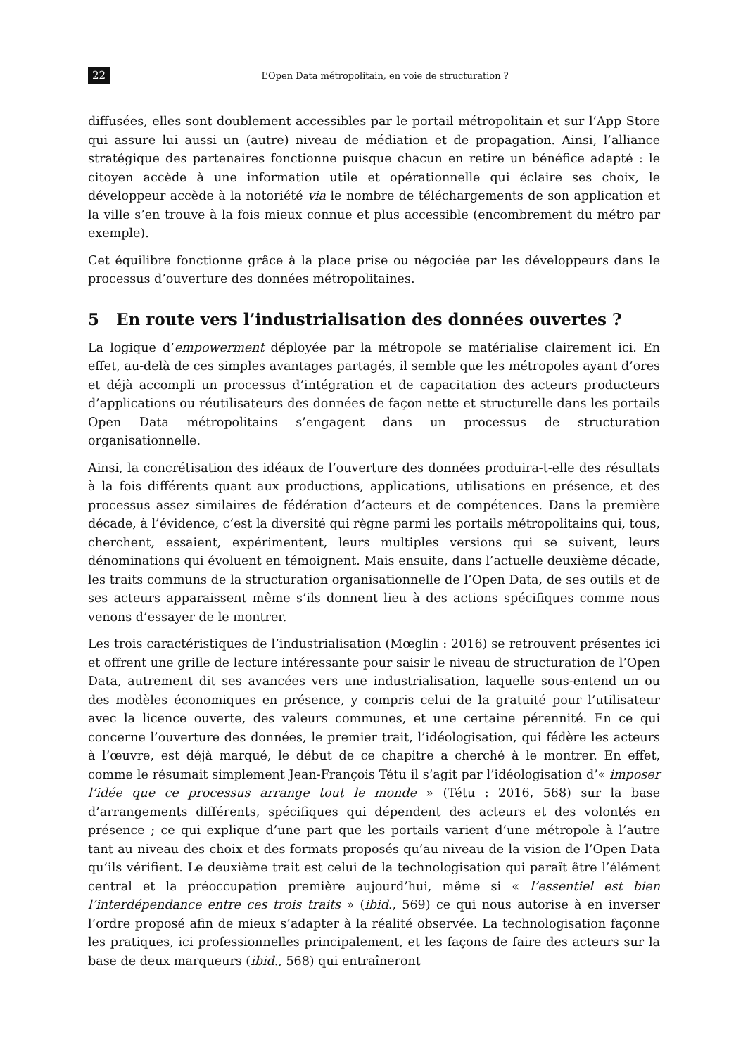22 L’Open Data métropolitain, en voie de structuration ?
diffusées, elles sont doublement accessibles par le portail métropolitain et sur l’App Store qui assure lui aussi un (autre) niveau de médiation et de propagation. Ainsi, l’alliance stratégique des partenaires fonctionne puisque chacun en retire un bénéfice adapté : le citoyen accède à une information utile et opérationnelle qui éclaire ses choix, le développeur accède à la notoriété via le nombre de téléchargements de son application et la ville s’en trouve à la fois mieux connue et plus accessible (encombrement du métro par exemple).
Cet équilibre fonctionne grâce à la place prise ou négociée par les développeurs dans le processus d’ouverture des données métropolitaines.
5 En route vers l’industrialisation des données ouvertes ?
La logique d’empowerment déployée par la métropole se matérialise clairement ici. En effet, au-delà de ces simples avantages partagés, il semble que les métropoles ayant d’ores et déjà accompli un processus d’intégration et de capacitation des acteurs producteurs d’applications ou réutilisateurs des données de façon nette et structurelle dans les portails Open Data métropolitains s’engagent dans un processus de structuration organisationnelle.
Ainsi, la concrétisation des idéaux de l’ouverture des données produira-t-elle des résultats à la fois différents quant aux productions, applications, utilisations en présence, et des processus assez similaires de fédération d’acteurs et de compétences. Dans la première décade, à l’évidence, c’est la diversité qui règne parmi les portails métropolitains qui, tous, cherchent, essaient, expérimentent, leurs multiples versions qui se suivent, leurs dénominations qui évoluent en témoignent. Mais ensuite, dans l’actuelle deuxième décade, les traits communs de la structuration organisationnelle de l’Open Data, de ses outils et de ses acteurs apparaissent même s’ils donnent lieu à des actions spécifiques comme nous venons d’essayer de le montrer.
Les trois caractéristiques de l’industrialisation (Mœglin : 2016) se retrouvent présentes ici et offrent une grille de lecture intéressante pour saisir le niveau de structuration de l’Open Data, autrement dit ses avancées vers une industrialisation, laquelle sous-entend un ou des modèles économiques en présence, y compris celui de la gratuité pour l’utilisateur avec la licence ouverte, des valeurs communes, et une certaine pérennité. En ce qui concerne l’ouverture des données, le premier trait, l’idéologisation, qui fédère les acteurs à l’œuvre, est déjà marqué, le début de ce chapitre a cherché à le montrer. En effet, comme le résumait simplement Jean-François Tétu il s’agit par l’idéologisation d’« imposer l’idée que ce processus arrange tout le monde » (Tétu : 2016, 568) sur la base d’arrangements différents, spécifiques qui dépendent des acteurs et des volontés en présence ; ce qui explique d’une part que les portails varient d’une métropole à l’autre tant au niveau des choix et des formats proposés qu’au niveau de la vision de l’Open Data qu’ils vérifient. Le deuxième trait est celui de la technologisation qui paraît être l’élément central et la préoccupation première aujourd’hui, même si « l’essentiel est bien l’interdépendance entre ces trois traits » (ibid., 569) ce qui nous autorise à en inverser l’ordre proposé afin de mieux s’adapter à la réalité observée. La technologisation façonne les pratiques, ici professionnelles principalement, et les façons de faire des acteurs sur la base de deux marqueurs (ibid., 568) qui entraîneront